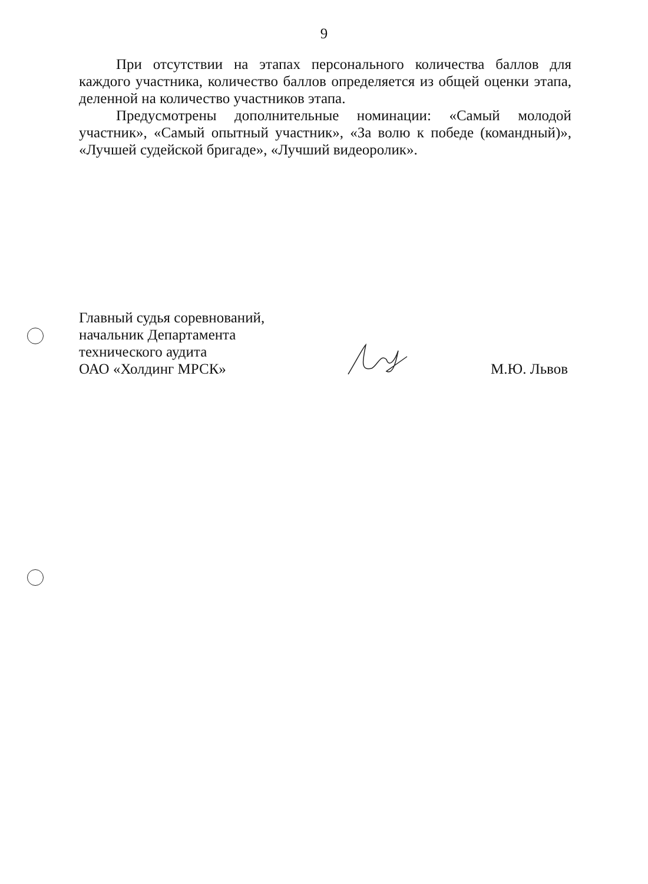9
При отсутствии на этапах персонального количества баллов для каждого участника, количество баллов определяется из общей оценки этапа, деленной на количество участников этапа.
Предусмотрены дополнительные номинации: «Самый молодой участник», «Самый опытный участник», «За волю к победе (командный)», «Лучшей судейской бригаде», «Лучший видеоролик».
Главный судья соревнований,
начальник Департамента
технического аудита
ОАО «Холдинг МРСК»
М.Ю. Львов